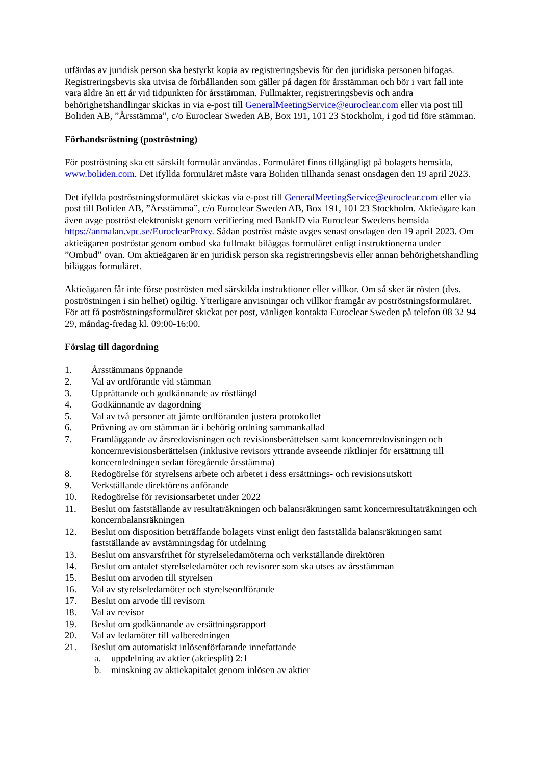utfärdas av juridisk person ska bestyrkt kopia av registreringsbevis för den juridiska personen bifogas. Registreringsbevis ska utvisa de förhållanden som gäller på dagen för årsstämman och bör i vart fall inte vara äldre än ett år vid tidpunkten för årsstämman. Fullmakter, registreringsbevis och andra behörighetshandlingar skickas in via e-post till GeneralMeetingService@euroclear.com eller via post till Boliden AB, ”Årsstämma”, c/o Euroclear Sweden AB, Box 191, 101 23 Stockholm, i god tid före stämman.
Förhandsröstning (poströstning)
För poströstning ska ett särskilt formulär användas. Formuläret finns tillgängligt på bolagets hemsida, www.boliden.com. Det ifyllda formuläret måste vara Boliden tillhanda senast onsdagen den 19 april 2023.
Det ifyllda poströstningsformuläret skickas via e-post till GeneralMeetingService@euroclear.com eller via post till Boliden AB, ”Årsstämma”, c/o Euroclear Sweden AB, Box 191, 101 23 Stockholm. Aktieägare kan även avge poströst elektroniskt genom verifiering med BankID via Euroclear Swedens hemsida https://anmalan.vpc.se/EuroclearProxy. Sådan poströst måste avges senast onsdagen den 19 april 2023. Om aktieägaren poströstar genom ombud ska fullmakt biläggas formuläret enligt instruktionerna under ”Ombud” ovan. Om aktieägaren är en juridisk person ska registreringsbevis eller annan behörighetshandling biläggas formuläret.
Aktieägaren får inte förse poströsten med särskilda instruktioner eller villkor. Om så sker är rösten (dvs. poströstningen i sin helhet) ogiltig. Ytterligare anvisningar och villkor framgår av poströstningsformuläret. För att få poströstningsformuläret skickat per post, vänligen kontakta Euroclear Sweden på telefon 08 32 94 29, måndag-fredag kl. 09:00-16:00.
Förslag till dagordning
1. Årsstämmans öppnande
2. Val av ordförande vid stämman
3. Upprättande och godkännande av röstlängd
4. Godkännande av dagordning
5. Val av två personer att jämte ordföranden justera protokollet
6. Prövning av om stämman är i behörig ordning sammankallad
7. Framläggande av årsredovisningen och revisionsberättelsen samt koncernredovisningen och koncernrevisionsberättelsen (inklusive revisors yttrande avseende riktlinjer för ersättning till koncernledningen sedan föregående årsstämma)
8. Redogörelse för styrelsens arbete och arbetet i dess ersättnings- och revisionsutskott
9. Verkställande direktörens anförande
10. Redogörelse för revisionsarbetet under 2022
11. Beslut om fastställande av resultaträkningen och balansräkningen samt koncernresultaträkningen och koncernbalansräkningen
12. Beslut om disposition beträffande bolagets vinst enligt den fastställda balansräkningen samt fastställande av avstämningsdag för utdelning
13. Beslut om ansvarsfrihet för styrelseledamöterna och verkställande direktören
14. Beslut om antalet styrelseledamöter och revisorer som ska utses av årsstämman
15. Beslut om arvoden till styrelsen
16. Val av styrelseledamöter och styrelseordförande
17. Beslut om arvode till revisorn
18. Val av revisor
19. Beslut om godkännande av ersättningsrapport
20. Val av ledamöter till valberedningen
21. Beslut om automatiskt inlösenförfarande innefattande
a. uppdelning av aktier (aktiesplit) 2:1
b. minskning av aktiekapitalet genom inlösen av aktier